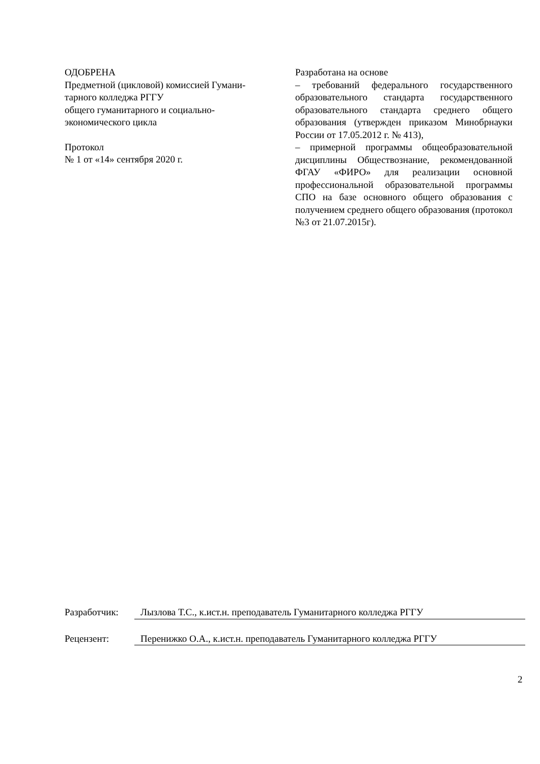ОДОБРЕНА
Предметной (цикловой) комиссией Гумани-
тарного колледжа РГГУ
общего гуманитарного и социально-
экономического цикла
Протокол
№ 1 от «14» сентября 2020 г.
Разработана на основе
– требований федерального государственного образовательного стандарта государственного образовательного стандарта среднего общего образования (утвержден приказом Минобрнауки России от 17.05.2012 г. № 413),
– примерной программы общеобразовательной дисциплины Обществознание, рекомендованной ФГАУ «ФИРО» для реализации основной профессиональной образовательной программы СПО на базе основного общего образования с получением среднего общего образования (протокол №3 от 21.07.2015г).
Разработчик: Лызлова Т.С., к.ист.н. преподаватель Гуманитарного колледжа РГГУ
Рецензент: Перенижко О.А., к.ист.н. преподаватель Гуманитарного колледжа РГГУ
2